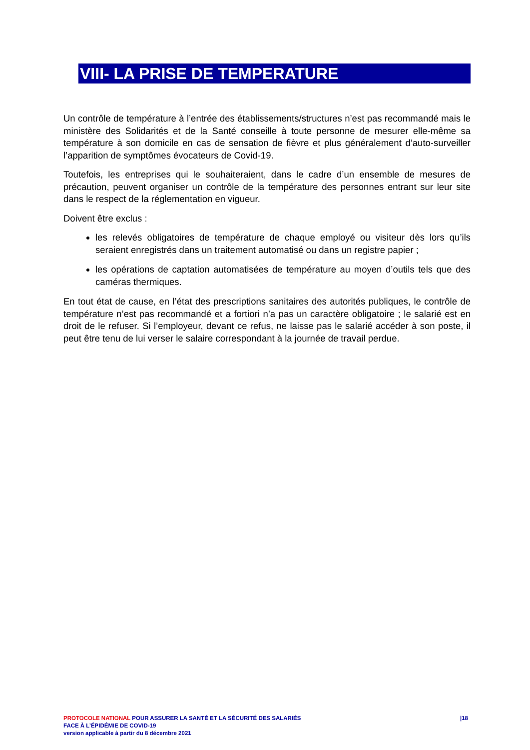VIII- LA PRISE DE TEMPERATURE
Un contrôle de température à l’entrée des établissements/structures n’est pas recommandé mais le ministère des Solidarités et de la Santé conseille à toute personne de mesurer elle-même sa température à son domicile en cas de sensation de fièvre et plus généralement d’auto-surveiller l’apparition de symptômes évocateurs de Covid-19.
Toutefois, les entreprises qui le souhaiteraient, dans le cadre d’un ensemble de mesures de précaution, peuvent organiser un contrôle de la température des personnes entrant sur leur site dans le respect de la réglementation en vigueur.
Doivent être exclus :
les relevés obligatoires de température de chaque employé ou visiteur dès lors qu’ils seraient enregistrés dans un traitement automatisé ou dans un registre papier ;
les opérations de captation automatisées de température au moyen d’outils tels que des caméras thermiques.
En tout état de cause, en l’état des prescriptions sanitaires des autorités publiques, le contrôle de température n’est pas recommandé et a fortiori n’a pas un caractère obligatoire ; le salarié est en droit de le refuser. Si l’employeur, devant ce refus, ne laisse pas le salarié accéder à son poste, il peut être tenu de lui verser le salaire correspondant à la journée de travail perdue.
PROTOCOLE NATIONAL POUR ASSURER LA SANTÉ ET LA SÉCURITÉ DES SALARIÉS |18
FACE À L’ÉPIDÉMIE DE COVID-19
version applicable à partir du 8 décembre 2021